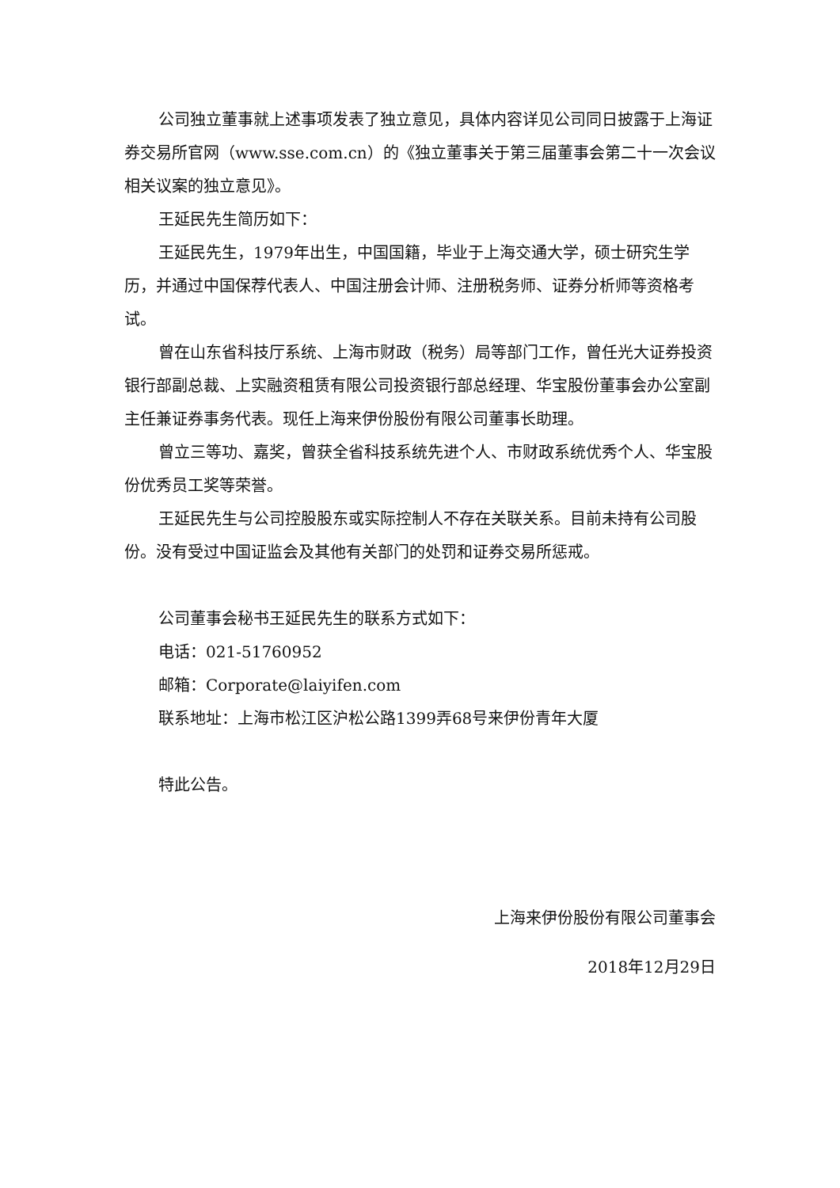公司独立董事就上述事项发表了独立意见，具体内容详见公司同日披露于上海证券交易所官网（www.sse.com.cn）的《独立董事关于第三届董事会第二十一次会议相关议案的独立意见》。
王延民先生简历如下：
王延民先生，1979年出生，中国国籍，毕业于上海交通大学，硕士研究生学历，并通过中国保荐代表人、中国注册会计师、注册税务师、证券分析师等资格考试。
曾在山东省科技厅系统、上海市财政（税务）局等部门工作，曾任光大证券投资银行部副总裁、上实融资租赁有限公司投资银行部总经理、华宝股份董事会办公室副主任兼证券事务代表。现任上海来伊份股份有限公司董事长助理。
曾立三等功、嘉奖，曾获全省科技系统先进个人、市财政系统优秀个人、华宝股份优秀员工奖等荣誉。
王延民先生与公司控股股东或实际控制人不存在关联关系。目前未持有公司股份。没有受过中国证监会及其他有关部门的处罚和证券交易所惩戒。
公司董事会秘书王延民先生的联系方式如下：
电话：021-51760952
邮箱：Corporate@laiyifen.com
联系地址：上海市松江区沪松公路1399弄68号来伊份青年大厦
特此公告。
上海来伊份股份有限公司董事会
2018年12月29日